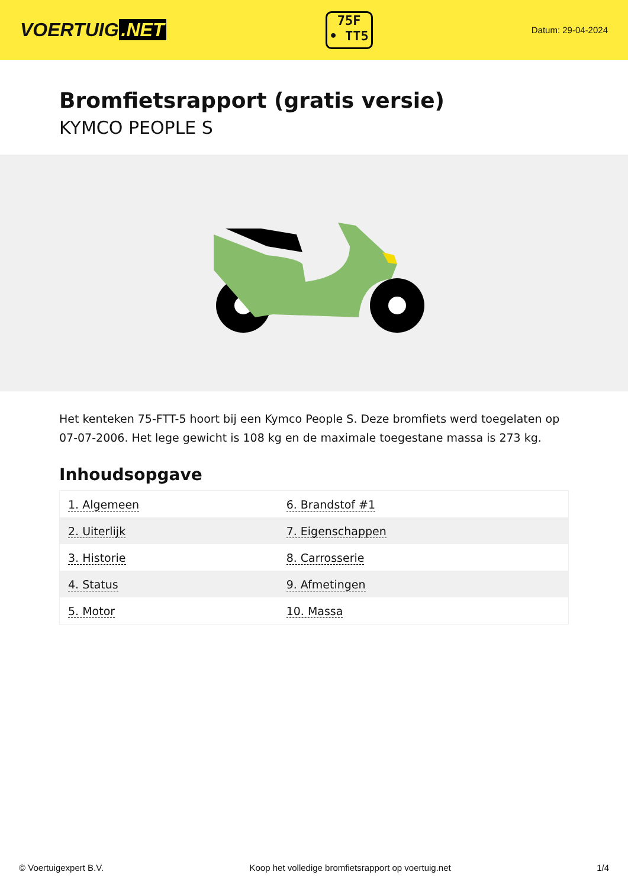VOERTUIG.NET
75F
• TT5
Datum: 29-04-2024
Bromfietsrapport (gratis versie)
KYMCO PEOPLE S
Het kenteken 75-FTT-5 hoort bij een Kymco People S. Deze bromfiets werd toegelaten op 07-07-2006. Het lege gewicht is 108 kg en de maximale toegestane massa is 273 kg.
Inhoudsopgave
| 1. Algemeen | 6. Brandstof #1 |
| 2. Uiterlijk | 7. Eigenschappen |
| 3. Historie | 8. Carrosserie |
| 4. Status | 9. Afmetingen |
| 5. Motor | 10. Massa |
© Voertuigexpert B.V. Koop het volledige bromfietsrapport op voertuig.net 1/4